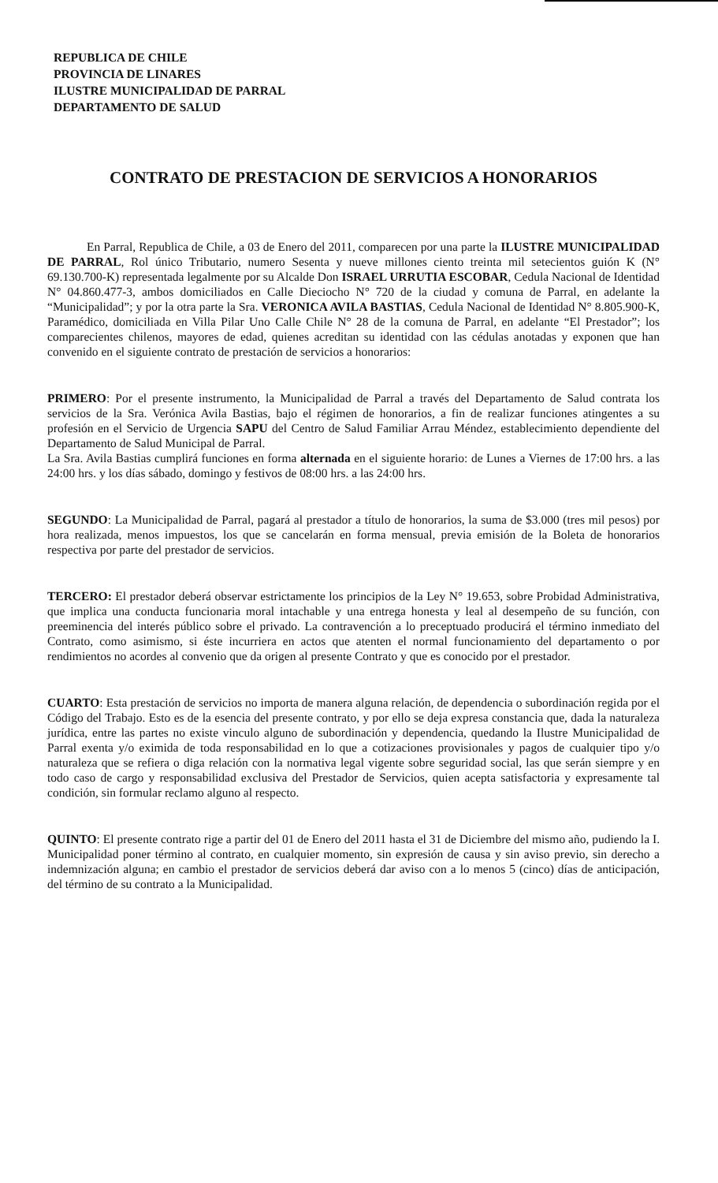REPUBLICA DE CHILE
PROVINCIA DE LINARES
ILUSTRE MUNICIPALIDAD DE PARRAL
DEPARTAMENTO DE SALUD
CONTRATO DE PRESTACION DE SERVICIOS A HONORARIOS
En Parral, Republica de Chile, a 03 de Enero del 2011, comparecen por una parte la ILUSTRE MUNICIPALIDAD DE PARRAL, Rol único Tributario, numero Sesenta y nueve millones ciento treinta mil setecientos guión K (N° 69.130.700-K) representada legalmente por su Alcalde Don ISRAEL URRUTIA ESCOBAR, Cedula Nacional de Identidad N° 04.860.477-3, ambos domiciliados en Calle Dieciocho N° 720 de la ciudad y comuna de Parral, en adelante la “Municipalidad”; y por la otra parte la Sra. VERONICA AVILA BASTIAS, Cedula Nacional de Identidad N° 8.805.900-K, Paramédico, domiciliada en Villa Pilar Uno Calle Chile N° 28 de la comuna de Parral, en adelante “El Prestador”; los comparecientes chilenos, mayores de edad, quienes acreditan su identidad con las cédulas anotadas y exponen que han convenido en el siguiente contrato de prestación de servicios a honorarios:
PRIMERO: Por el presente instrumento, la Municipalidad de Parral a través del Departamento de Salud contrata los servicios de la Sra. Verónica Avila Bastias, bajo el régimen de honorarios, a fin de realizar funciones atingentes a su profesión en el Servicio de Urgencia SAPU del Centro de Salud Familiar Arrau Méndez, establecimiento dependiente del Departamento de Salud Municipal de Parral.
La Sra. Avila Bastias cumplirá funciones en forma alternada en el siguiente horario: de Lunes a Viernes de 17:00 hrs. a las 24:00 hrs. y los días sábado, domingo y festivos de 08:00 hrs. a las 24:00 hrs.
SEGUNDO: La Municipalidad de Parral, pagará al prestador a título de honorarios, la suma de $3.000 (tres mil pesos) por hora realizada, menos impuestos, los que se cancelarán en forma mensual, previa emisión de la Boleta de honorarios respectiva por parte del prestador de servicios.
TERCERO: El prestador deberá observar estrictamente los principios de la Ley N° 19.653, sobre Probidad Administrativa, que implica una conducta funcionaria moral intachable y una entrega honesta y leal al desempeño de su función, con preeminencia del interés público sobre el privado. La contravención a lo preceptuado producirá el término inmediato del Contrato, como asimismo, si éste incurriera en actos que atenten el normal funcionamiento del departamento o por rendimientos no acordes al convenio que da origen al presente Contrato y que es conocido por el prestador.
CUARTO: Esta prestación de servicios no importa de manera alguna relación, de dependencia o subordinación regida por el Código del Trabajo. Esto es de la esencia del presente contrato, y por ello se deja expresa constancia que, dada la naturaleza jurídica, entre las partes no existe vinculo alguno de subordinación y dependencia, quedando la Ilustre Municipalidad de Parral exenta y/o eximida de toda responsabilidad en lo que a cotizaciones provisionales y pagos de cualquier tipo y/o naturaleza que se refiera o diga relación con la normativa legal vigente sobre seguridad social, las que serán siempre y en todo caso de cargo y responsabilidad exclusiva del Prestador de Servicios, quien acepta satisfactoria y expresamente tal condición, sin formular reclamo alguno al respecto.
QUINTO: El presente contrato rige a partir del 01 de Enero del 2011 hasta el 31 de Diciembre del mismo año, pudiendo la I. Municipalidad poner término al contrato, en cualquier momento, sin expresión de causa y sin aviso previo, sin derecho a indemnización alguna; en cambio el prestador de servicios deberá dar aviso con a lo menos 5 (cinco) días de anticipación, del término de su contrato a la Municipalidad.